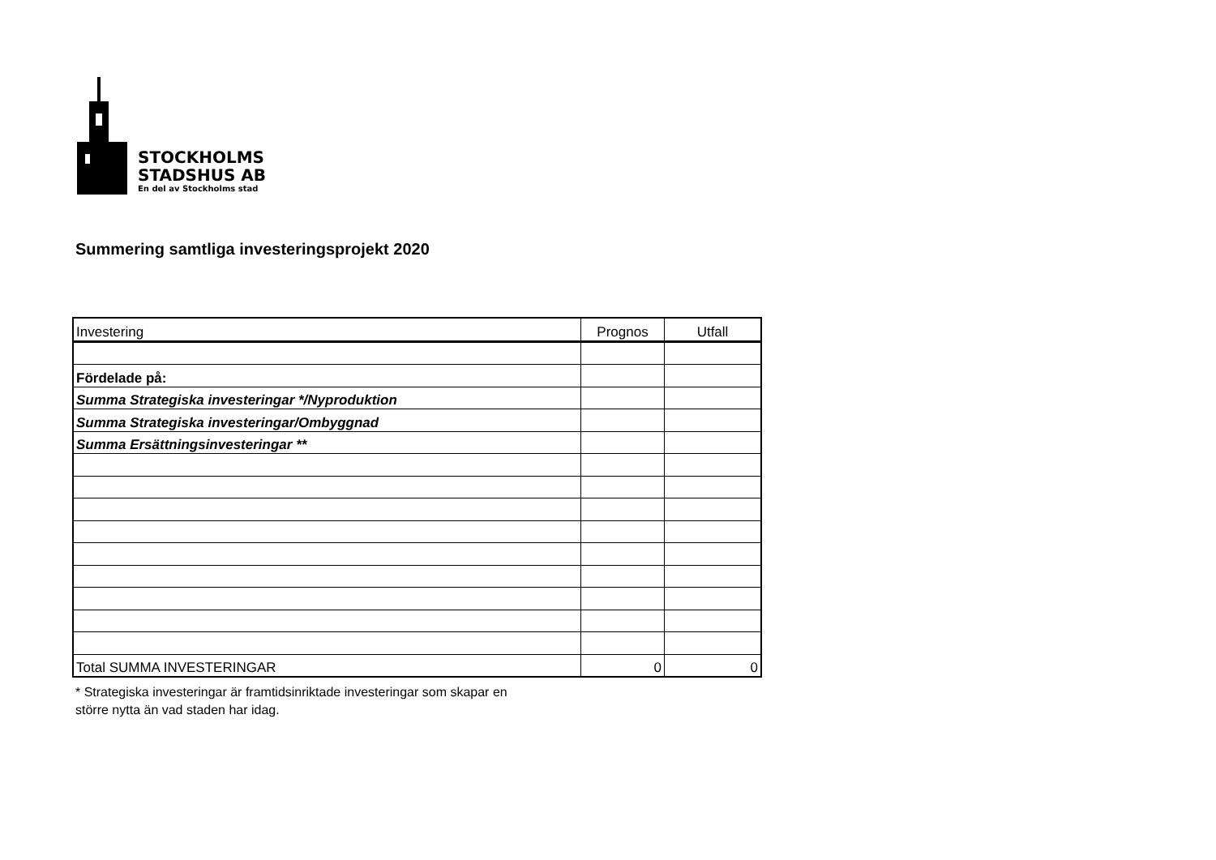STOCKHOLMS
STADSHUS AB
En del av Stockholms stad
Summering samtliga investeringsprojekt 2020
| Investering | Prognos | Utfall |
| Fördelade på: | | |
| Summa Strategiska investeringar */Nyproduktion | | |
| Summa Strategiska investeringar/Ombyggnad | | |
| Summa Ersättningsinvesteringar ** | | |
| Total SUMMA INVESTERINGAR | 0 | 0 |
* Strategiska investeringar är framtidsinriktade investeringar som skapar en
större nytta än vad staden har idag.